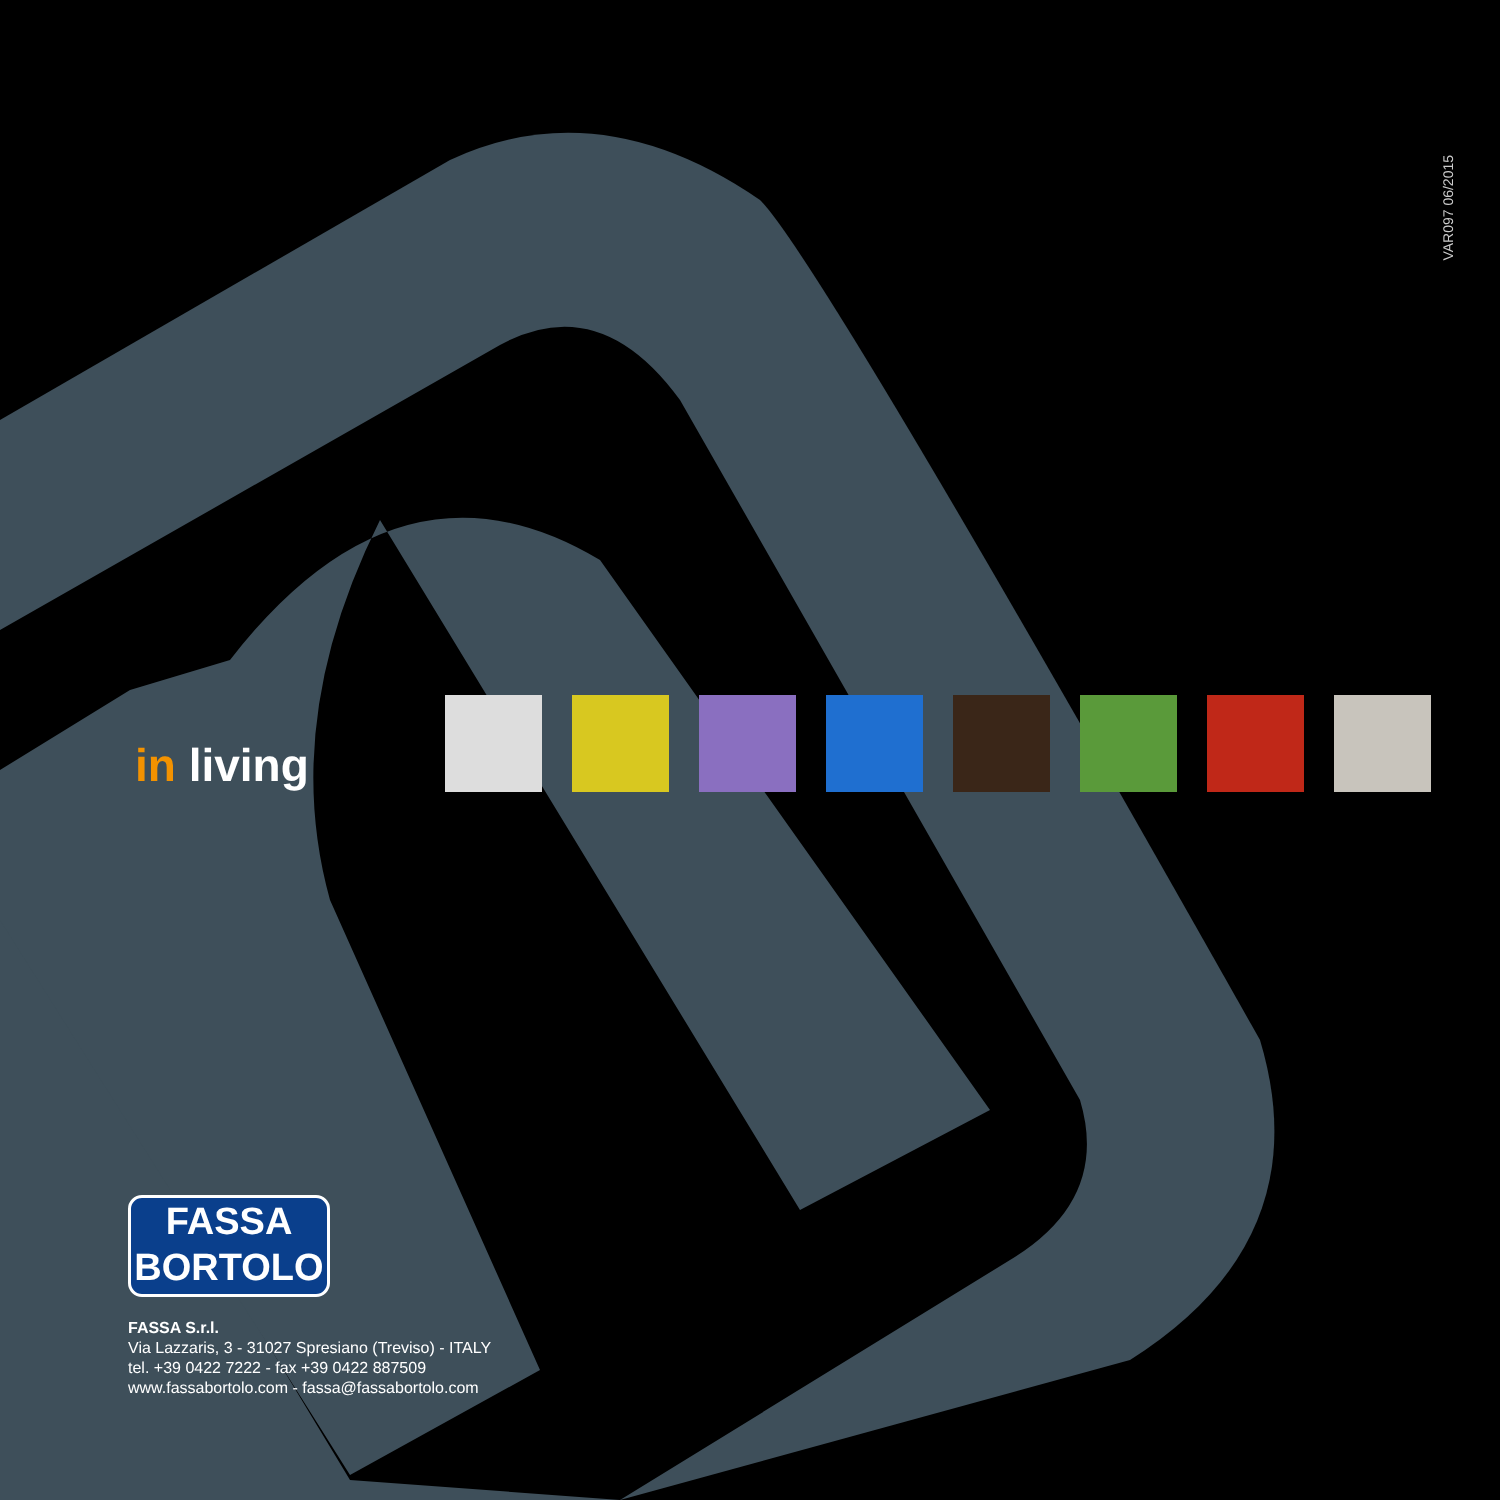VAR097 06/2015
in living
FASSA
BORTOLO
FASSA S.r.l.
Via Lazzaris, 3 - 31027 Spresiano (Treviso) - ITALY
tel. +39 0422 7222 - fax +39 0422 887509
www.fassabortolo.com - fassa@fassabortolo.com